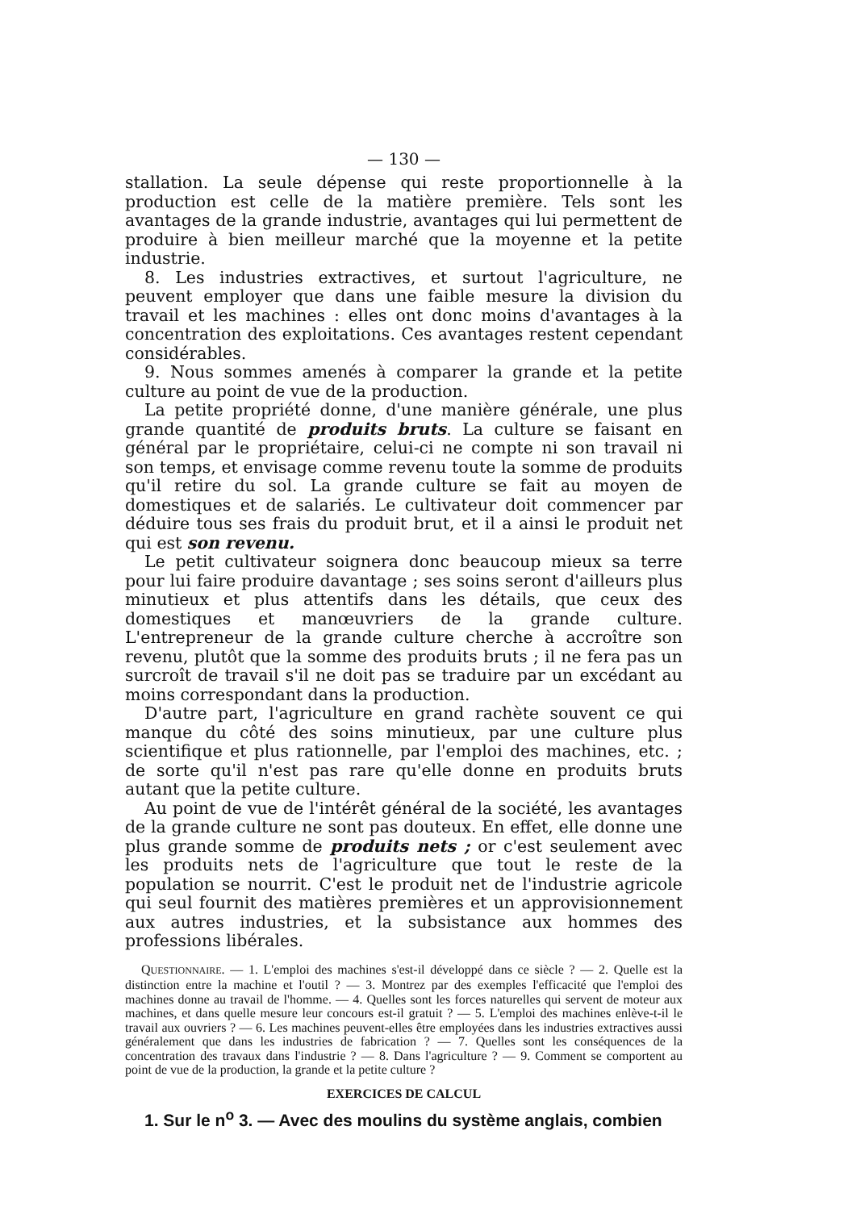— 130 —
stallation. La seule dépense qui reste proportionnelle à la production est celle de la matière première. Tels sont les avantages de la grande industrie, avantages qui lui permettent de produire à bien meilleur marché que la moyenne et la petite industrie.
8. Les industries extractives, et surtout l'agriculture, ne peuvent employer que dans une faible mesure la division du travail et les machines : elles ont donc moins d'avantages à la concentration des exploitations. Ces avantages restent cependant considérables.
9. Nous sommes amenés à comparer la grande et la petite culture au point de vue de la production.
La petite propriété donne, d'une manière générale, une plus grande quantité de produits bruts. La culture se faisant en général par le propriétaire, celui-ci ne compte ni son travail ni son temps, et envisage comme revenu toute la somme de produits qu'il retire du sol. La grande culture se fait au moyen de domestiques et de salariés. Le cultivateur doit commencer par déduire tous ses frais du produit brut, et il a ainsi le produit net qui est son revenu.
Le petit cultivateur soignera donc beaucoup mieux sa terre pour lui faire produire davantage ; ses soins seront d'ailleurs plus minutieux et plus attentifs dans les détails, que ceux des domestiques et manœuvriers de la grande culture. L'entrepreneur de la grande culture cherche à accroître son revenu, plutôt que la somme des produits bruts ; il ne fera pas un surcroît de travail s'il ne doit pas se traduire par un excédant au moins correspondant dans la production.
D'autre part, l'agriculture en grand rachète souvent ce qui manque du côté des soins minutieux, par une culture plus scientifique et plus rationnelle, par l'emploi des machines, etc. ; de sorte qu'il n'est pas rare qu'elle donne en produits bruts autant que la petite culture.
Au point de vue de l'intérêt général de la société, les avantages de la grande culture ne sont pas douteux. En effet, elle donne une plus grande somme de produits nets ; or c'est seulement avec les produits nets de l'agriculture que tout le reste de la population se nourrit. C'est le produit net de l'industrie agricole qui seul fournit des matières premières et un approvisionnement aux autres industries, et la subsistance aux hommes des professions libérales.
QUESTIONNAIRE. — 1. L'emploi des machines s'est-il développé dans ce siècle ? — 2. Quelle est la distinction entre la machine et l'outil ? — 3. Montrez par des exemples l'efficacité que l'emploi des machines donne au travail de l'homme. — 4. Quelles sont les forces naturelles qui servent de moteur aux machines, et dans quelle mesure leur concours est-il gratuit ? — 5. L'emploi des machines enlève-t-il le travail aux ouvriers ? — 6. Les machines peuvent-elles être employées dans les industries extractives aussi généralement que dans les industries de fabrication ? — 7. Quelles sont les conséquences de la concentration des travaux dans l'industrie ? — 8. Dans l'agriculture ? — 9. Comment se comportent au point de vue de la production, la grande et la petite culture ?
EXERCICES DE CALCUL
1. Sur le n<sup>o</sup> 3. — Avec des moulins du système anglais, combien